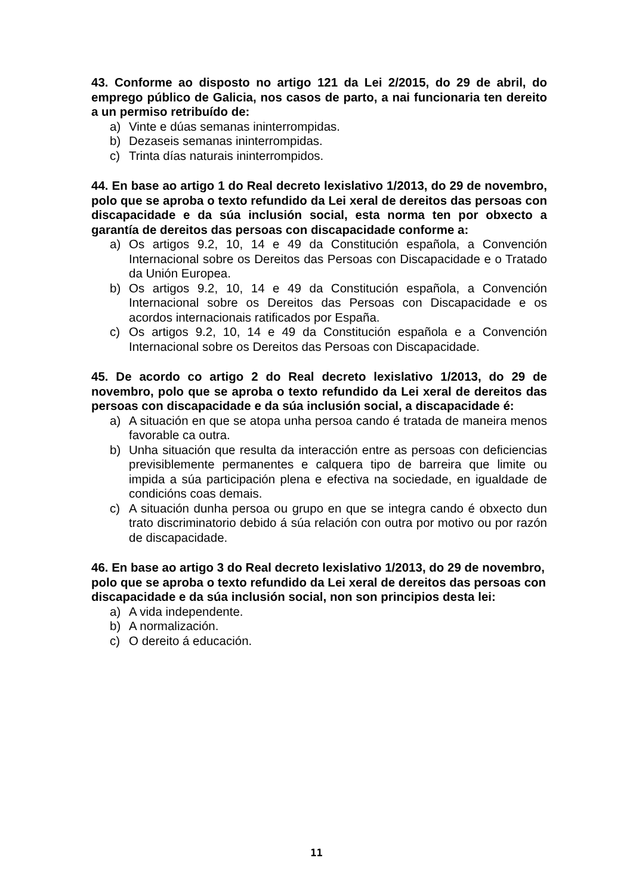43. Conforme ao disposto no artigo 121 da Lei 2/2015, do 29 de abril, do emprego público de Galicia, nos casos de parto, a nai funcionaria ten dereito a un permiso retribuído de:
a) Vinte e dúas semanas ininterrompidas.
b) Dezaseis semanas ininterrompidas.
c) Trinta días naturais ininterrompidos.
44. En base ao artigo 1 do Real decreto lexislativo 1/2013, do 29 de novembro, polo que se aproba o texto refundido da Lei xeral de dereitos das persoas con discapacidade e da súa inclusión social, esta norma ten por obxecto a garantía de dereitos das persoas con discapacidade conforme a:
a) Os artigos 9.2, 10, 14 e 49 da Constitución española, a Convención Internacional sobre os Dereitos das Persoas con Discapacidade e o Tratado da Unión Europea.
b) Os artigos 9.2, 10, 14 e 49 da Constitución española, a Convención Internacional sobre os Dereitos das Persoas con Discapacidade e os acordos internacionais ratificados por España.
c) Os artigos 9.2, 10, 14 e 49 da Constitución española e a Convención Internacional sobre os Dereitos das Persoas con Discapacidade.
45. De acordo co artigo 2 do Real decreto lexislativo 1/2013, do 29 de novembro, polo que se aproba o texto refundido da Lei xeral de dereitos das persoas con discapacidade e da súa inclusión social, a discapacidade é:
a) A situación en que se atopa unha persoa cando é tratada de maneira menos favorable ca outra.
b) Unha situación que resulta da interacción entre as persoas con deficiencias previsiblemente permanentes e calquera tipo de barreira que limite ou impida a súa participación plena e efectiva na sociedade, en igualdade de condicións coas demais.
c) A situación dunha persoa ou grupo en que se integra cando é obxecto dun trato discriminatorio debido á súa relación con outra por motivo ou por razón de discapacidade.
46. En base ao artigo 3 do Real decreto lexislativo 1/2013, do 29 de novembro, polo que se aproba o texto refundido da Lei xeral de dereitos das persoas con discapacidade e da súa inclusión social, non son principios desta lei:
a) A vida independente.
b) A normalización.
c) O dereito á educación.
11